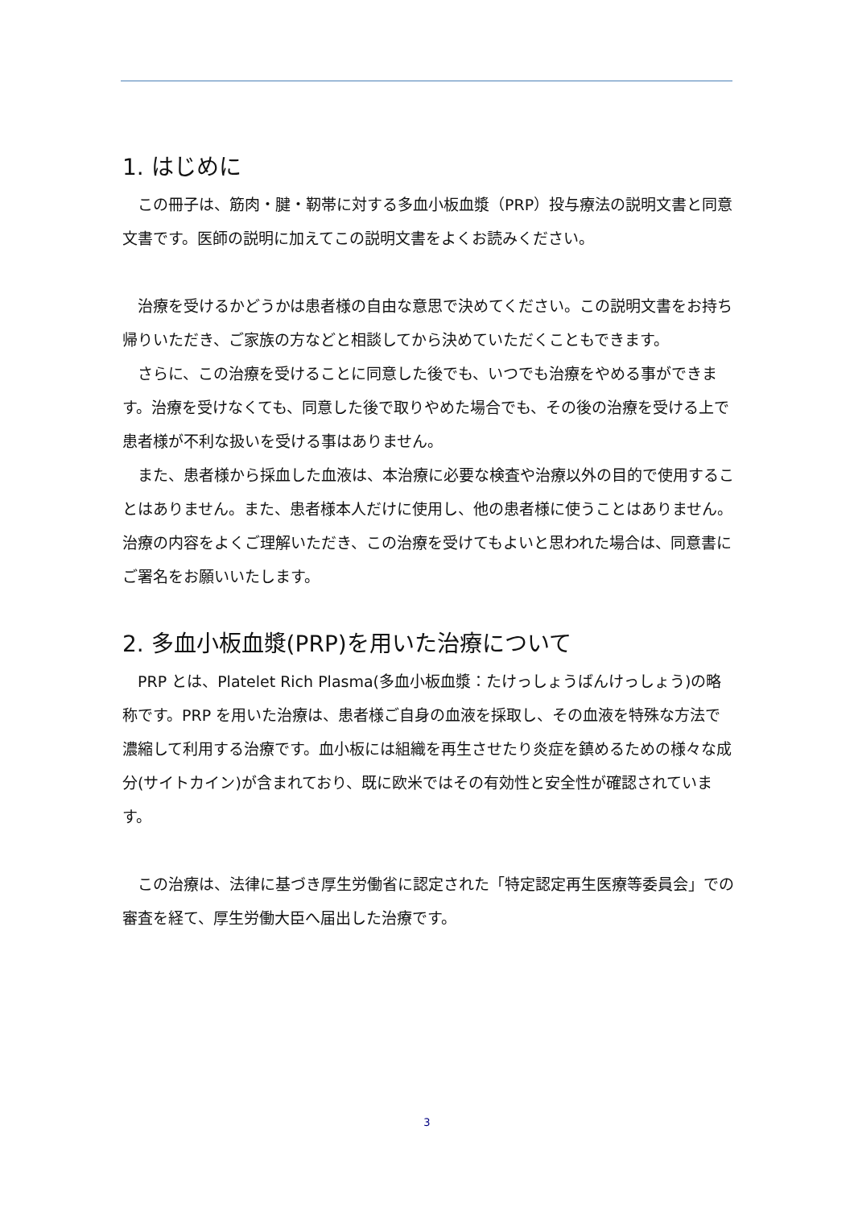1. はじめに
この冊子は、筋肉・腱・靭帯に対する多血小板血漿（PRP）投与療法の説明文書と同意文書です。医師の説明に加えてこの説明文書をよくお読みください。
治療を受けるかどうかは患者様の自由な意思で決めてください。この説明文書をお持ち帰りいただき、ご家族の方などと相談してから決めていただくこともできます。
さらに、この治療を受けることに同意した後でも、いつでも治療をやめる事ができます。治療を受けなくても、同意した後で取りやめた場合でも、その後の治療を受ける上で患者様が不利な扱いを受ける事はありません。
また、患者様から採血した血液は、本治療に必要な検査や治療以外の目的で使用することはありません。また、患者様本人だけに使用し、他の患者様に使うことはありません。治療の内容をよくご理解いただき、この治療を受けてもよいと思われた場合は、同意書にご署名をお願いいたします。
2. 多血小板血漿(PRP)を用いた治療について
PRP とは、Platelet Rich Plasma(多血小板血漿：たけっしょうばんけっしょう)の略称です。PRP を用いた治療は、患者様ご自身の血液を採取し、その血液を特殊な方法で濃縮して利用する治療です。血小板には組織を再生させたり炎症を鎮めるための様々な成分(サイトカイン)が含まれており、既に欧米ではその有効性と安全性が確認されています。
この治療は、法律に基づき厚生労働省に認定された「特定認定再生医療等委員会」での審査を経て、厚生労働大臣へ届出した治療です。
3